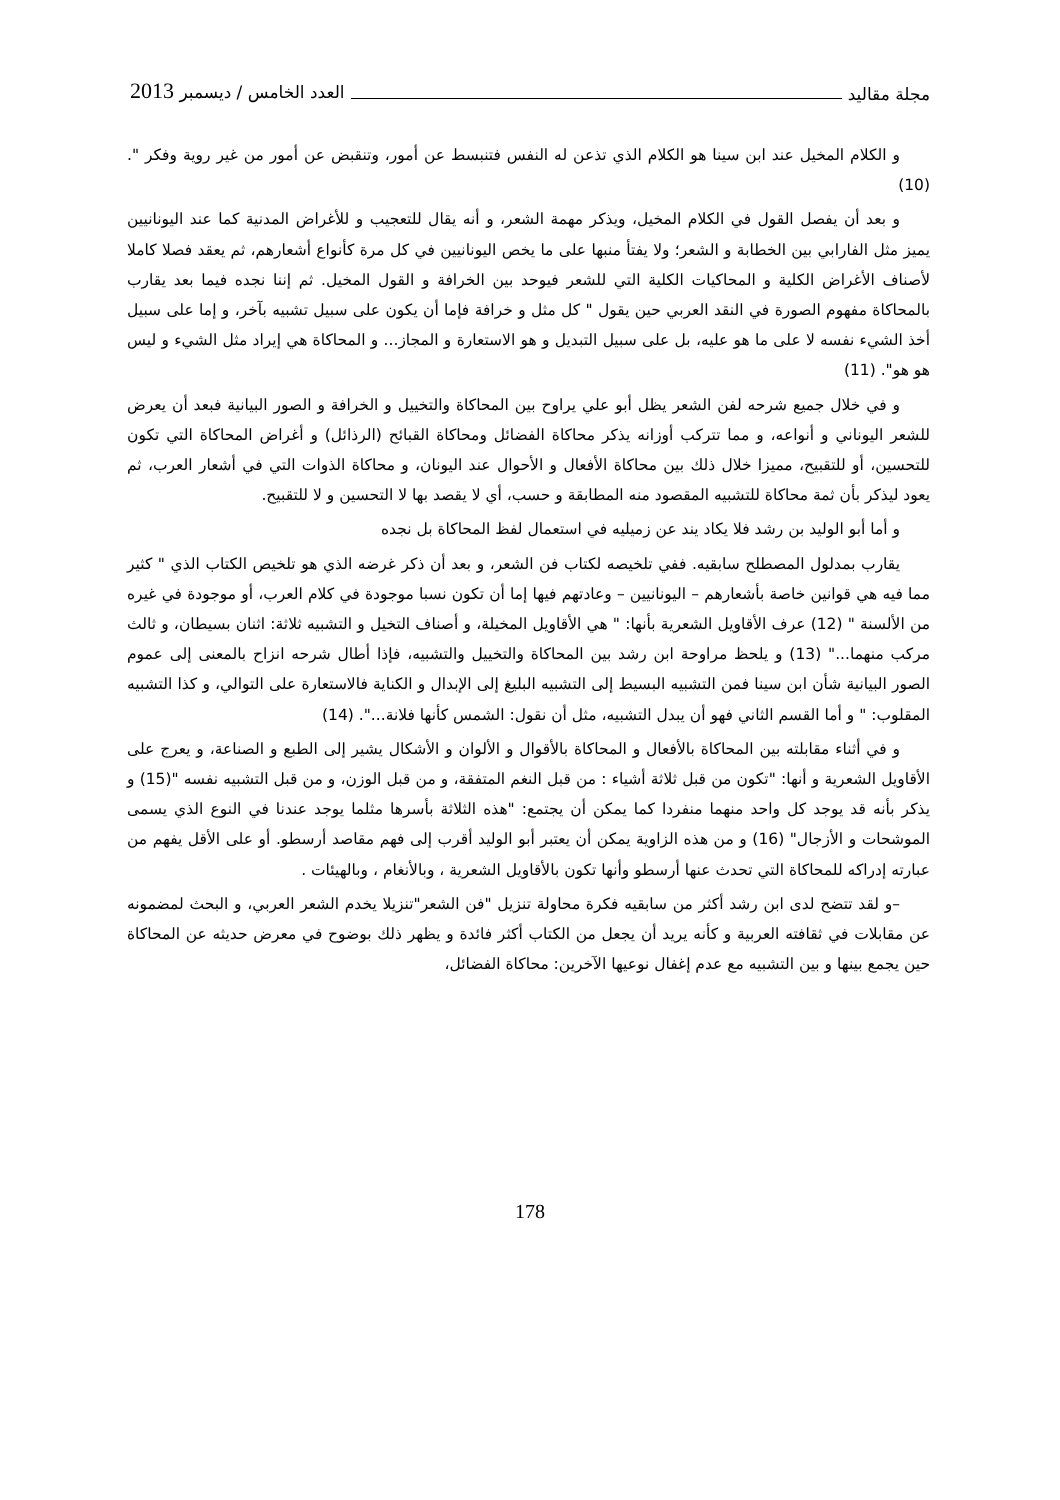مجلة مقاليد العدد الخامس / ديسمبر 2013
و الكلام المخيل عند ابن سينا هو الكلام الذي تذعن له النفس فتنبسط عن أمور، وتنقبض عن أمور من غير روية وفكر ".(10)
و بعد أن يفصل القول في الكلام المخيل، ويذكر مهمة الشعر، و أنه يقال للتعجيب و للأغراض المدنية كما عند اليونانيين يميز مثل الفارابي بين الخطابة و الشعر؛ ولا يفتأ منبها على ما يخص اليونانيين في كل مرة كأنواع أشعارهم، ثم يعقد فصلا كاملا لأصناف الأغراض الكلية و المحاكيات الكلية التي للشعر فيوحد بين الخرافة و القول المخيل. ثم إننا نجده فيما بعد يقارب بالمحاكاة مفهوم الصورة في النقد العربي حين يقول " كل مثل و خرافة فإما أن يكون على سبيل تشبيه بآخر، و إما على سبيل أخذ الشيء نفسه لا على ما هو عليه، بل على سبيل التبديل و هو الاستعارة و المجاز... و المحاكاة هي إيراد مثل الشيء و ليس هو هو". (11)
و في خلال جميع شرحه لفن الشعر يظل أبو علي يراوح بين المحاكاة والتخييل و الخرافة و الصور البيانية فبعد أن يعرض للشعر اليوناني و أنواعه، و مما تتركب أوزانه يذكر محاكاة الفضائل ومحاكاة القبائح (الرذائل) و أغراض المحاكاة التي تكون للتحسين، أو للتقبيح، مميزا خلال ذلك بين محاكاة الأفعال و الأحوال عند اليونان، و محاكاة الذوات التي في أشعار العرب، ثم يعود ليذكر بأن ثمة محاكاة للتشبيه المقصود منه المطابقة و حسب، أي لا يقصد بها لا التحسين و لا للتقبيح.
و أما أبو الوليد بن رشد فلا يكاد يند عن زميليه في استعمال لفظ المحاكاة بل نجده
يقارب بمدلول المصطلح سابقيه. ففي تلخيصه لكتاب فن الشعر، و بعد أن ذكر غرضه الذي هو تلخيص الكتاب الذي " كثير مما فيه هي قوانين خاصة بأشعارهم – اليونانيين – وعادتهم فيها إما أن تكون نسبا موجودة في كلام العرب، أو موجودة في غيره من الألسنة " (12) عرف الأقاويل الشعرية بأنها: " هي الأقاويل المخيلة، و أصناف التخيل و التشبيه ثلاثة: اثنان بسيطان، و ثالث مركب منهما..." (13) و يلحظ مراوحة ابن رشد بين المحاكاة والتخييل والتشبيه، فإذا أطال شرحه انزاح بالمعنى إلى عموم الصور البيانية شأن ابن سينا فمن التشبيه البسيط إلى التشبيه البليغ إلى الإبدال و الكناية فالاستعارة على التوالي، و كذا التشبيه المقلوب: " و أما القسم الثاني فهو أن يبدل التشبيه، مثل أن نقول: الشمس كأنها فلانة...". (14)
و في أثناء مقابلته بين المحاكاة بالأفعال و المحاكاة بالأقوال و الألوان و الأشكال يشير إلى الطبع و الصناعة، و يعرج على الأقاويل الشعرية و أنها: "تكون من قبل ثلاثة أشياء : من قبل النغم المتفقة، و من قبل الوزن، و من قبل التشبيه نفسه "(15) و يذكر بأنه قد يوجد كل واحد منهما منفردا كما يمكن أن يجتمع: "هذه الثلاثة بأسرها مثلما يوجد عندنا في النوع الذي يسمى الموشحات و الأزجال" (16) و من هذه الزاوية يمكن أن يعتبر أبو الوليد أقرب إلى فهم مقاصد أرسطو. أو على الأقل يفهم من عبارته إدراكه للمحاكاة التي تحدث عنها أرسطو وأنها تكون بالأقاويل الشعرية ، وبالأنغام ، وبالهيئات .
–و لقد تتضح لدى ابن رشد أكثر من سابقيه فكرة محاولة تنزيل "فن الشعر"تنزيلا يخدم الشعر العربي، و البحث لمضمونه عن مقابلات في ثقافته العربية و كأنه يريد أن يجعل من الكتاب أكثر فائدة و يظهر ذلك بوضوح في معرض حديثه عن المحاكاة حين يجمع بينها و بين التشبيه مع عدم إغفال نوعيها الآخرين: محاكاة الفضائل،
178